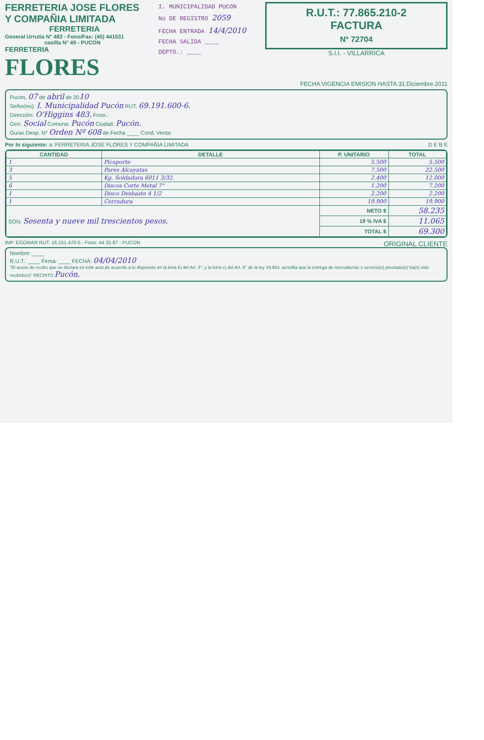FERRETERIA JOSE FLORES
Y COMPAÑIA LIMITADA
FERRETERIA
General Urrutia N° 483 - Fono/Fax: (45) 441531
casilla N° 49 - PUCON
FERRETERIA
FLORES
I. MUNICIPALIDAD PUCON
No DE REGISTRO 2059
FECHA ENTRADA 14/4/2010
FECHA SALIDA ____
DEPTO.: ____
R.U.T.: 77.865.210-2
FACTURA
Nº 72704
S.I.I. - VILLARRICA
FECHA VIGENCIA EMISION HASTA 31.Diciembre.2011
Pucón, 07 de abril de 2010
Señor(es): I. Municipalidad Pucón RUT. 69.191.600-6.
Dirección: O'Higgins 483. Fono.:
Giro: Social Comuna: Pucón Ciudad: Pucón.
Guías Desp. N° Orden Nº 608 de Fecha ____ Cond. Venta:
Por lo siguiente: a: FERRETERIA JOSE FLORES Y COMPAÑIA LIMITADA D E B E
| CANTIDAD | DETALLE | P. UNITARIO | TOTAL |
| --- | --- | --- | --- |
| 1 | Picaporte | 5.500 | 5.500 |
| 3 | Pares Alcayatas | 7.500 | 22.500 |
| 5 | Kg. Soldadura 6011 3/32. | 2.400 | 12.000 |
| 6 | Discos Corte Metal 7" | 1.200 | 7.200 |
| 1 | Disco Desbaste 4 1/2 | 2.200 | 2.200 |
| 1 | Cerradura | 19.900 | 19.900 |
| SON: Sesenta y nueve mil trescientos pesos. | | NETO $ | 58.235 |
| | | 19 % IVA $ | 11.065 |
| | | TOTAL $ | 69.300 |
IMP. EGOMAR RUT. 16.151.470-5 - Fono: 44 35 87 - PUCON ORIGINAL CLIENTE
Nombre: ____
R.U.T.: ____ Firma: ____ FECHA: 04/04/2010
"El acuse de recibo que se declara en este acto,de acuerdo a lo dispuesto en la letra b) del Art. 4°, y la letra c) del Art. 5° de la ley 19.983, acredita que la entrega de mercaderías o servicio(s) prestado(s) ha(n) sido recibido(s)" RECINTO Pucón.